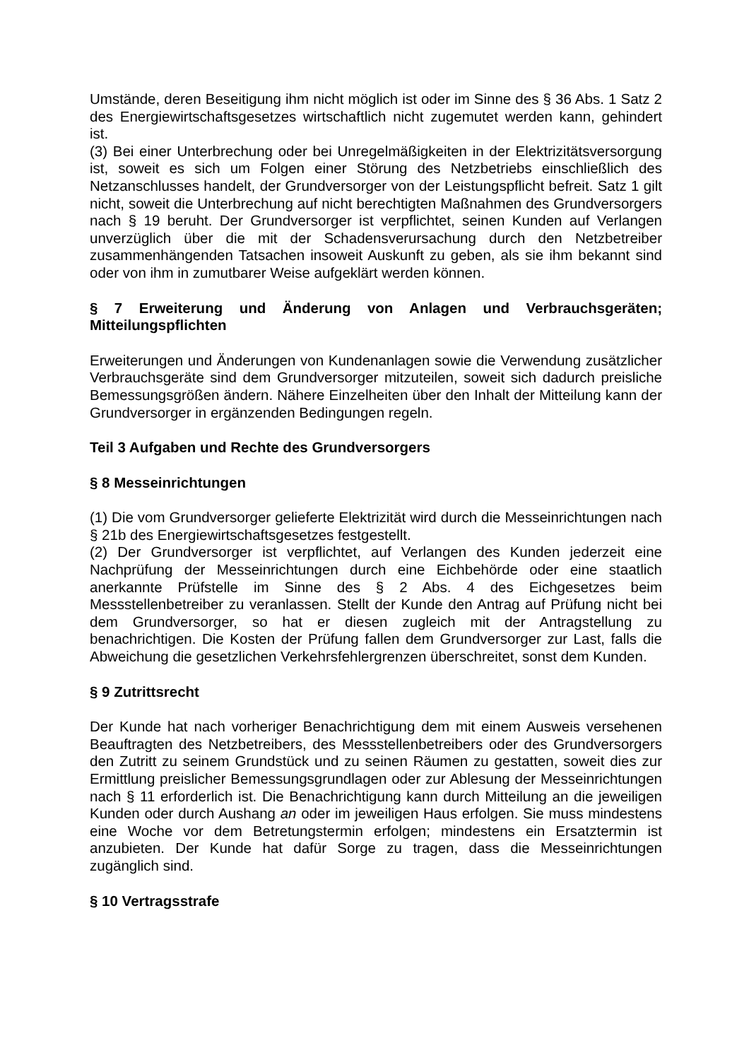Umstände, deren Beseitigung ihm nicht möglich ist oder im Sinne des § 36 Abs. 1 Satz 2 des Energiewirtschaftsgesetzes wirtschaftlich nicht zugemutet werden kann, gehindert ist.
(3) Bei einer Unterbrechung oder bei Unregelmäßigkeiten in der Elektrizitätsversorgung ist, soweit es sich um Folgen einer Störung des Netzbetriebs einschließlich des Netzanschlusses handelt, der Grundversorger von der Leistungspflicht befreit. Satz 1 gilt nicht, soweit die Unterbrechung auf nicht berechtigten Maßnahmen des Grundversorgers nach § 19 beruht. Der Grundversorger ist verpflichtet, seinen Kunden auf Verlangen unverzüglich über die mit der Schadensverursachung durch den Netzbetreiber zusammenhängenden Tatsachen insoweit Auskunft zu geben, als sie ihm bekannt sind oder von ihm in zumutbarer Weise aufgeklärt werden können.
§ 7 Erweiterung und Änderung von Anlagen und Verbrauchsgeräten; Mitteilungspflichten
Erweiterungen und Änderungen von Kundenanlagen sowie die Verwendung zusätzlicher Verbrauchsgeräte sind dem Grundversorger mitzuteilen, soweit sich dadurch preisliche Bemessungsgrößen ändern. Nähere Einzelheiten über den Inhalt der Mitteilung kann der Grundversorger in ergänzenden Bedingungen regeln.
Teil 3 Aufgaben und Rechte des Grundversorgers
§ 8 Messeinrichtungen
(1) Die vom Grundversorger gelieferte Elektrizität wird durch die Messeinrichtungen nach § 21b des Energiewirtschaftsgesetzes festgestellt.
(2) Der Grundversorger ist verpflichtet, auf Verlangen des Kunden jederzeit eine Nachprüfung der Messeinrichtungen durch eine Eichbehörde oder eine staatlich anerkannte Prüfstelle im Sinne des § 2 Abs. 4 des Eichgesetzes beim Messstellenbetreiber zu veranlassen. Stellt der Kunde den Antrag auf Prüfung nicht bei dem Grundversorger, so hat er diesen zugleich mit der Antragstellung zu benachrichtigen. Die Kosten der Prüfung fallen dem Grundversorger zur Last, falls die Abweichung die gesetzlichen Verkehrsfehlergrenzen überschreitet, sonst dem Kunden.
§ 9 Zutrittsrecht
Der Kunde hat nach vorheriger Benachrichtigung dem mit einem Ausweis versehenen Beauftragten des Netzbetreibers, des Messstellenbetreibers oder des Grundversorgers den Zutritt zu seinem Grundstück und zu seinen Räumen zu gestatten, soweit dies zur Ermittlung preislicher Bemessungsgrundlagen oder zur Ablesung der Messeinrichtungen nach § 11 erforderlich ist. Die Benachrichtigung kann durch Mitteilung an die jeweiligen Kunden oder durch Aushang an oder im jeweiligen Haus erfolgen. Sie muss mindestens eine Woche vor dem Betretungstermin erfolgen; mindestens ein Ersatztermin ist anzubieten. Der Kunde hat dafür Sorge zu tragen, dass die Messeinrichtungen zugänglich sind.
§ 10 Vertragsstrafe